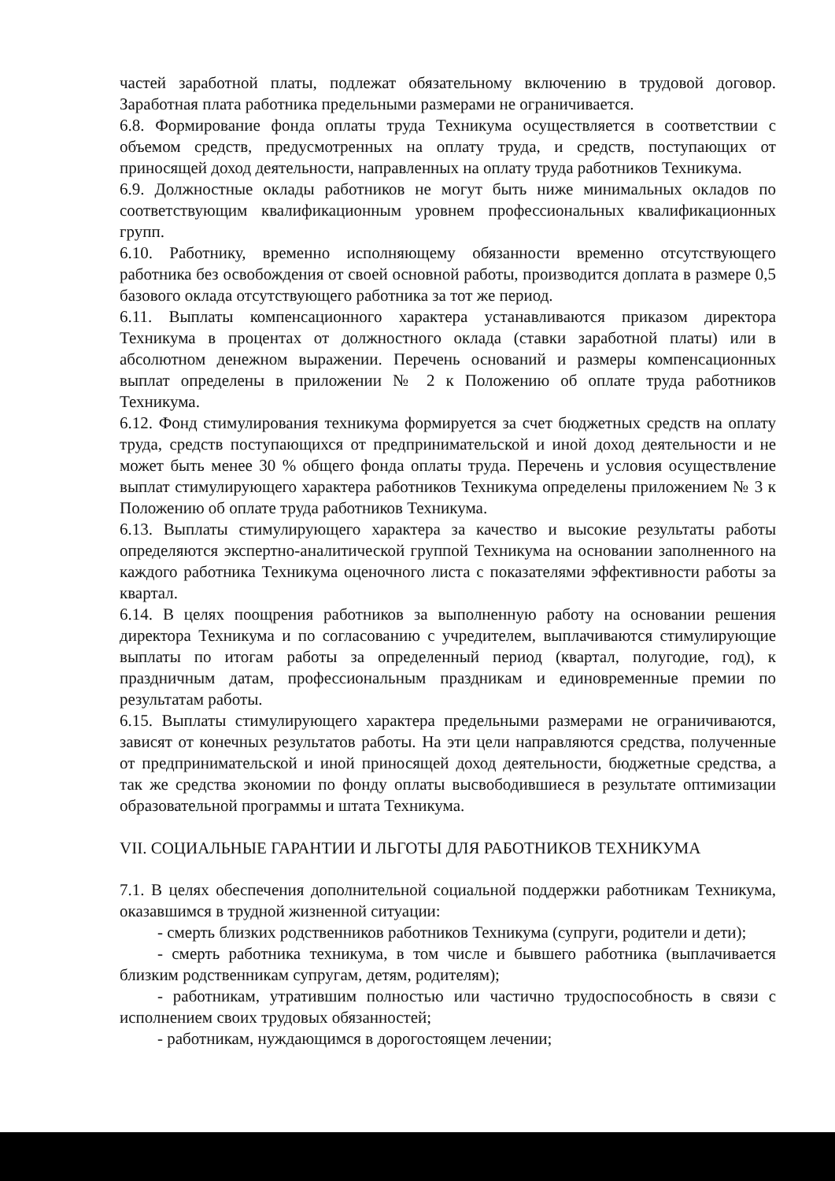частей заработной платы, подлежат обязательному включению в трудовой договор. Заработная плата работника предельными размерами не ограничивается.
6.8. Формирование фонда оплаты труда Техникума осуществляется в соответствии с объемом средств, предусмотренных на оплату труда, и средств, поступающих от приносящей доход деятельности, направленных на оплату труда работников Техникума.
6.9. Должностные оклады работников не могут быть ниже минимальных окладов по соответствующим квалификационным уровнем профессиональных квалификационных групп.
6.10. Работнику, временно исполняющему обязанности временно отсутствующего работника без освобождения от своей основной работы, производится доплата в размере 0,5 базового оклада отсутствующего работника за тот же период.
6.11. Выплаты компенсационного характера устанавливаются приказом директора Техникума в процентах от должностного оклада (ставки заработной платы) или в абсолютном денежном выражении. Перечень оснований и размеры компенсационных выплат определены в приложении № 2 к Положению об оплате труда работников Техникума.
6.12. Фонд стимулирования техникума формируется за счет бюджетных средств на оплату труда, средств поступающихся от предпринимательской и иной доход деятельности и не может быть менее 30 % общего фонда оплаты труда. Перечень и условия осуществление выплат стимулирующего характера работников Техникума определены приложением № 3 к Положению об оплате труда работников Техникума.
6.13. Выплаты стимулирующего характера за качество и высокие результаты работы определяются экспертно-аналитической группой Техникума на основании заполненного на каждого работника Техникума оценочного листа с показателями эффективности работы за квартал.
6.14. В целях поощрения работников за выполненную работу на основании решения директора Техникума и по согласованию с учредителем, выплачиваются стимулирующие выплаты по итогам работы за определенный период (квартал, полугодие, год), к праздничным датам, профессиональным праздникам и единовременные премии по результатам работы.
6.15. Выплаты стимулирующего характера предельными размерами не ограничиваются, зависят от конечных результатов работы. На эти цели направляются средства, полученные от предпринимательской и иной приносящей доход деятельности, бюджетные средства, а так же средства экономии по фонду оплаты высвободившиеся в результате оптимизации образовательной программы и штата Техникума.
VII. СОЦИАЛЬНЫЕ ГАРАНТИИ И ЛЬГОТЫ ДЛЯ РАБОТНИКОВ ТЕХНИКУМА
7.1. В целях обеспечения дополнительной социальной поддержки работникам Техникума, оказавшимся в трудной жизненной ситуации:
- смерть близких родственников работников Техникума (супруги, родители и дети);
- смерть работника техникума, в том числе и бывшего работника (выплачивается близким родственникам супругам, детям, родителям);
- работникам, утратившим полностью или частично трудоспособность в связи с исполнением своих трудовых обязанностей;
- работникам, нуждающимся в дорогостоящем лечении;